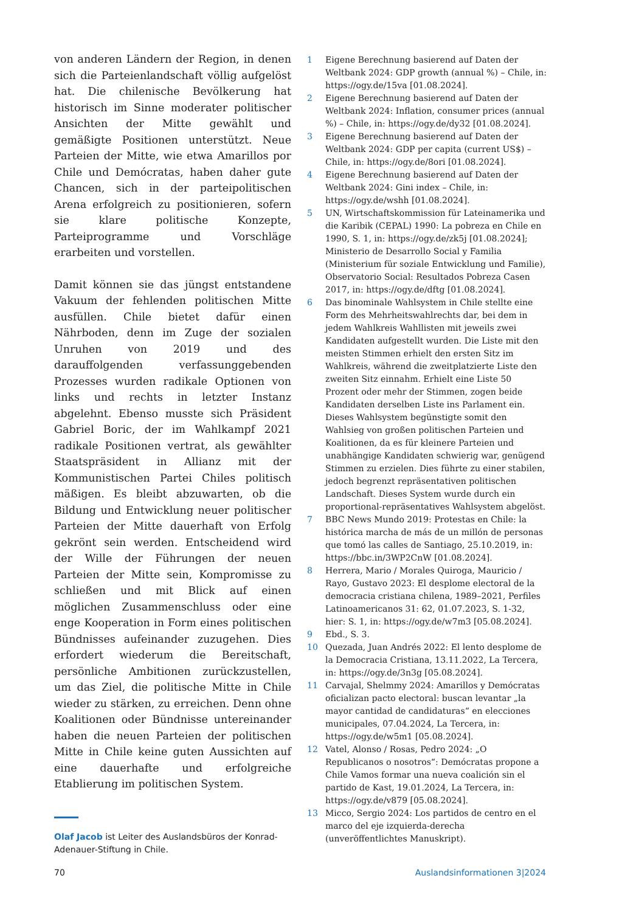von anderen Ländern der Region, in denen sich die Parteienlandschaft völlig aufgelöst hat. Die chilenische Bevölkerung hat historisch im Sinne moderater politischer Ansichten der Mitte gewählt und gemäßigte Positionen unterstützt. Neue Parteien der Mitte, wie etwa Amarillos por Chile und Demócratas, haben daher gute Chancen, sich in der parteipolitischen Arena erfolgreich zu positionieren, sofern sie klare politische Konzepte, Parteiprogramme und Vorschläge erarbeiten und vorstellen.
Damit können sie das jüngst entstandene Vakuum der fehlenden politischen Mitte ausfüllen. Chile bietet dafür einen Nährboden, denn im Zuge der sozialen Unruhen von 2019 und des darauffolgenden verfassunggebenden Prozesses wurden radikale Optionen von links und rechts in letzter Instanz abgelehnt. Ebenso musste sich Präsident Gabriel Boric, der im Wahlkampf 2021 radikale Positionen vertrat, als gewählter Staatspräsident in Allianz mit der Kommunistischen Partei Chiles politisch mäßigen. Es bleibt abzuwarten, ob die Bildung und Entwicklung neuer politischer Parteien der Mitte dauerhaft von Erfolg gekrönt sein werden. Entscheidend wird der Wille der Führungen der neuen Parteien der Mitte sein, Kompromisse zu schließen und mit Blick auf einen möglichen Zusammenschluss oder eine enge Kooperation in Form eines politischen Bündnisses aufeinander zuzugehen. Dies erfordert wiederum die Bereitschaft, persönliche Ambitionen zurückzustellen, um das Ziel, die politische Mitte in Chile wieder zu stärken, zu erreichen. Denn ohne Koalitionen oder Bündnisse untereinander haben die neuen Parteien der politischen Mitte in Chile keine guten Aussichten auf eine dauerhafte und erfolgreiche Etablierung im politischen System.
Olaf Jacob ist Leiter des Auslandsbüros der Konrad-Adenauer-Stiftung in Chile.
1 Eigene Berechnung basierend auf Daten der Weltbank 2024: GDP growth (annual %) – Chile, in: https://ogy.de/15va [01.08.2024].
2 Eigene Berechnung basierend auf Daten der Weltbank 2024: Inflation, consumer prices (annual %) – Chile, in: https://ogy.de/dy32 [01.08.2024].
3 Eigene Berechnung basierend auf Daten der Weltbank 2024: GDP per capita (current US$) – Chile, in: https://ogy.de/8ori [01.08.2024].
4 Eigene Berechnung basierend auf Daten der Weltbank 2024: Gini index – Chile, in: https://ogy.de/wshh [01.08.2024].
5 UN, Wirtschaftskommission für Lateinamerika und die Karibik (CEPAL) 1990: La pobreza en Chile en 1990, S. 1, in: https://ogy.de/zk5j [01.08.2024]; Ministerio de Desarrollo Social y Familia (Ministerium für soziale Entwicklung und Familie), Observatorio Social: Resultados Pobreza Casen 2017, in: https://ogy.de/dftg [01.08.2024].
6 Das binominale Wahlsystem in Chile stellte eine Form des Mehrheitswahlrechts dar, bei dem in jedem Wahlkreis Wahllisten mit jeweils zwei Kandidaten aufgestellt wurden. Die Liste mit den meisten Stimmen erhielt den ersten Sitz im Wahlkreis, während die zweitplatzierte Liste den zweiten Sitz einnahm. Erhielt eine Liste 50 Prozent oder mehr der Stimmen, zogen beide Kandidaten derselben Liste ins Parlament ein. Dieses Wahlsystem begünstigte somit den Wahlsieg von großen politischen Parteien und Koalitionen, da es für kleinere Parteien und unabhängige Kandidaten schwierig war, genügend Stimmen zu erzielen. Dies führte zu einer stabilen, jedoch begrenzt repräsentativen politischen Landschaft. Dieses System wurde durch ein proportional-repräsentatives Wahlsystem abgelöst.
7 BBC News Mundo 2019: Protestas en Chile: la histórica marcha de más de un millón de personas que tomó las calles de Santiago, 25.10.2019, in: https://bbc.in/3WP2CnW [01.08.2024].
8 Herrera, Mario / Morales Quiroga, Mauricio / Rayo, Gustavo 2023: El desplome electoral de la democracia cristiana chilena, 1989–2021, Perfiles Latinoamericanos 31: 62, 01.07.2023, S. 1-32, hier: S. 1, in: https://ogy.de/w7m3 [05.08.2024].
9 Ebd., S. 3.
10 Quezada, Juan Andrés 2022: El lento desplome de la Democracia Cristiana, 13.11.2022, La Tercera, in: https://ogy.de/3n3g [05.08.2024].
11 Carvajal, Shelmmy 2024: Amarillos y Demócratas oficializan pacto electoral: buscan levantar „la mayor cantidad de candidaturas“ en elecciones municipales, 07.04.2024, La Tercera, in: https://ogy.de/w5m1 [05.08.2024].
12 Vatel, Alonso / Rosas, Pedro 2024: „O Republicanos o nosotros“: Demócratas propone a Chile Vamos formar una nueva coalición sin el partido de Kast, 19.01.2024, La Tercera, in: https://ogy.de/v879 [05.08.2024].
13 Micco, Sergio 2024: Los partidos de centro en el marco del eje izquierda-derecha (unveröffentlichtes Manuskript).
70 Auslandsinformationen 3|2024